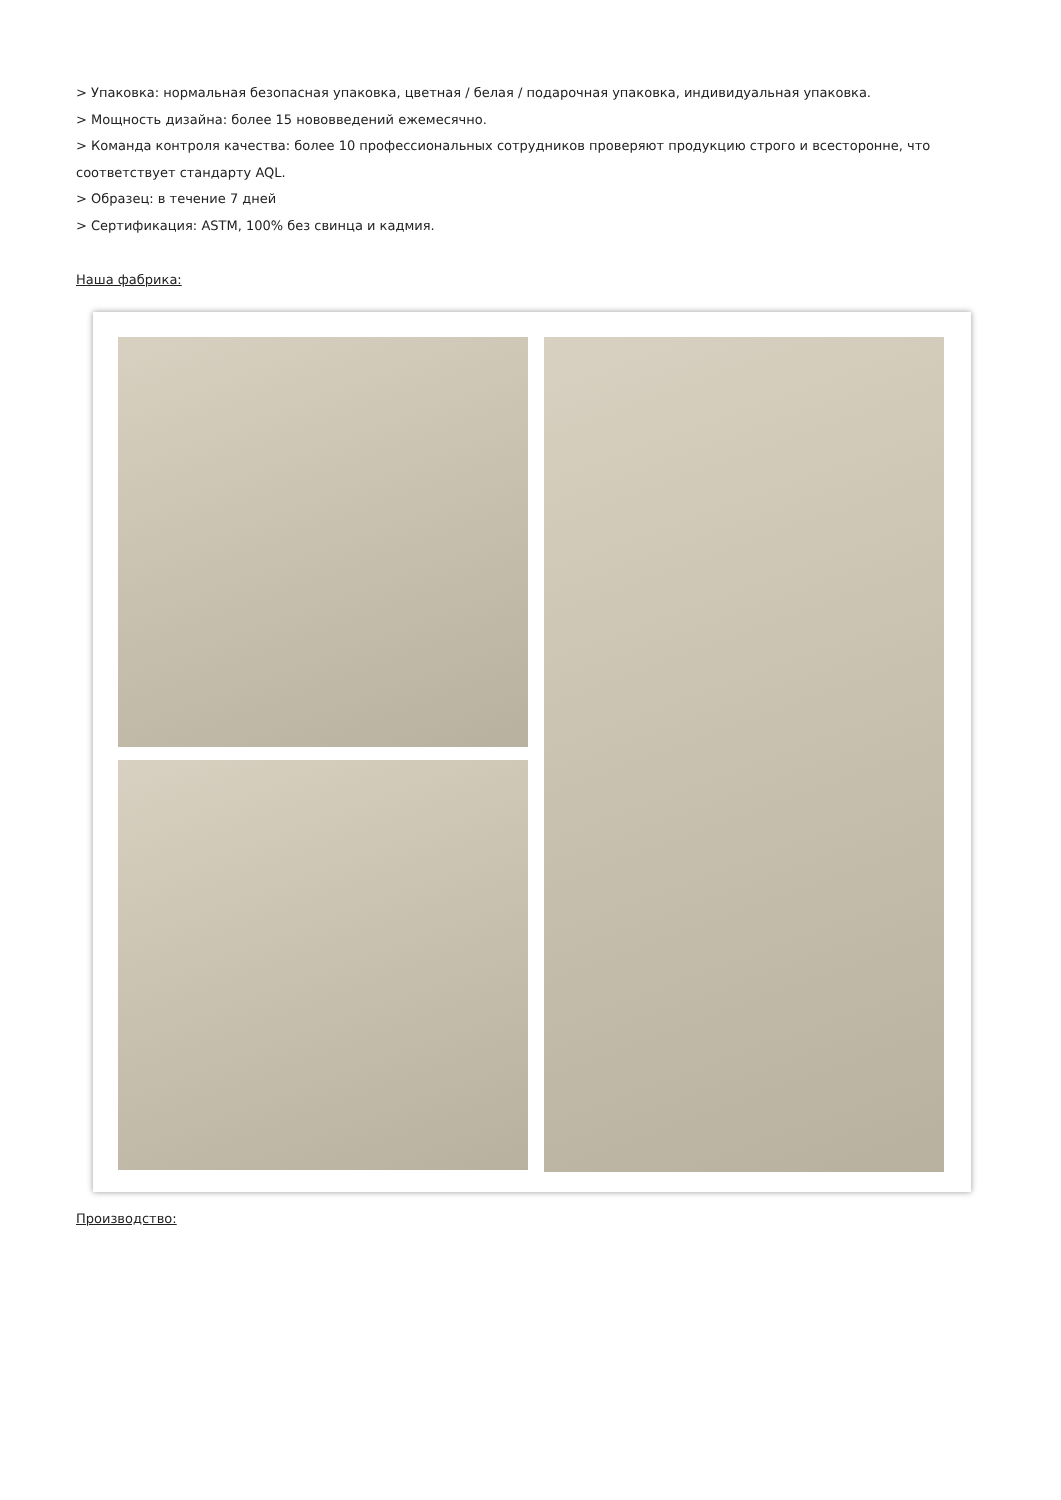> Упаковка: нормальная безопасная упаковка, цветная / белая / подарочная упаковка, индивидуальная упаковка.
> Мощность дизайна: более 15 нововведений ежемесячно.
> Команда контроля качества: более 10 профессиональных сотрудников проверяют продукцию строго и всесторонне, что соответствует стандарту AQL.
> Образец: в течение 7 дней
> Сертификация: ASTM, 100% без свинца и кадмия.
Наша фабрика:
Производство: